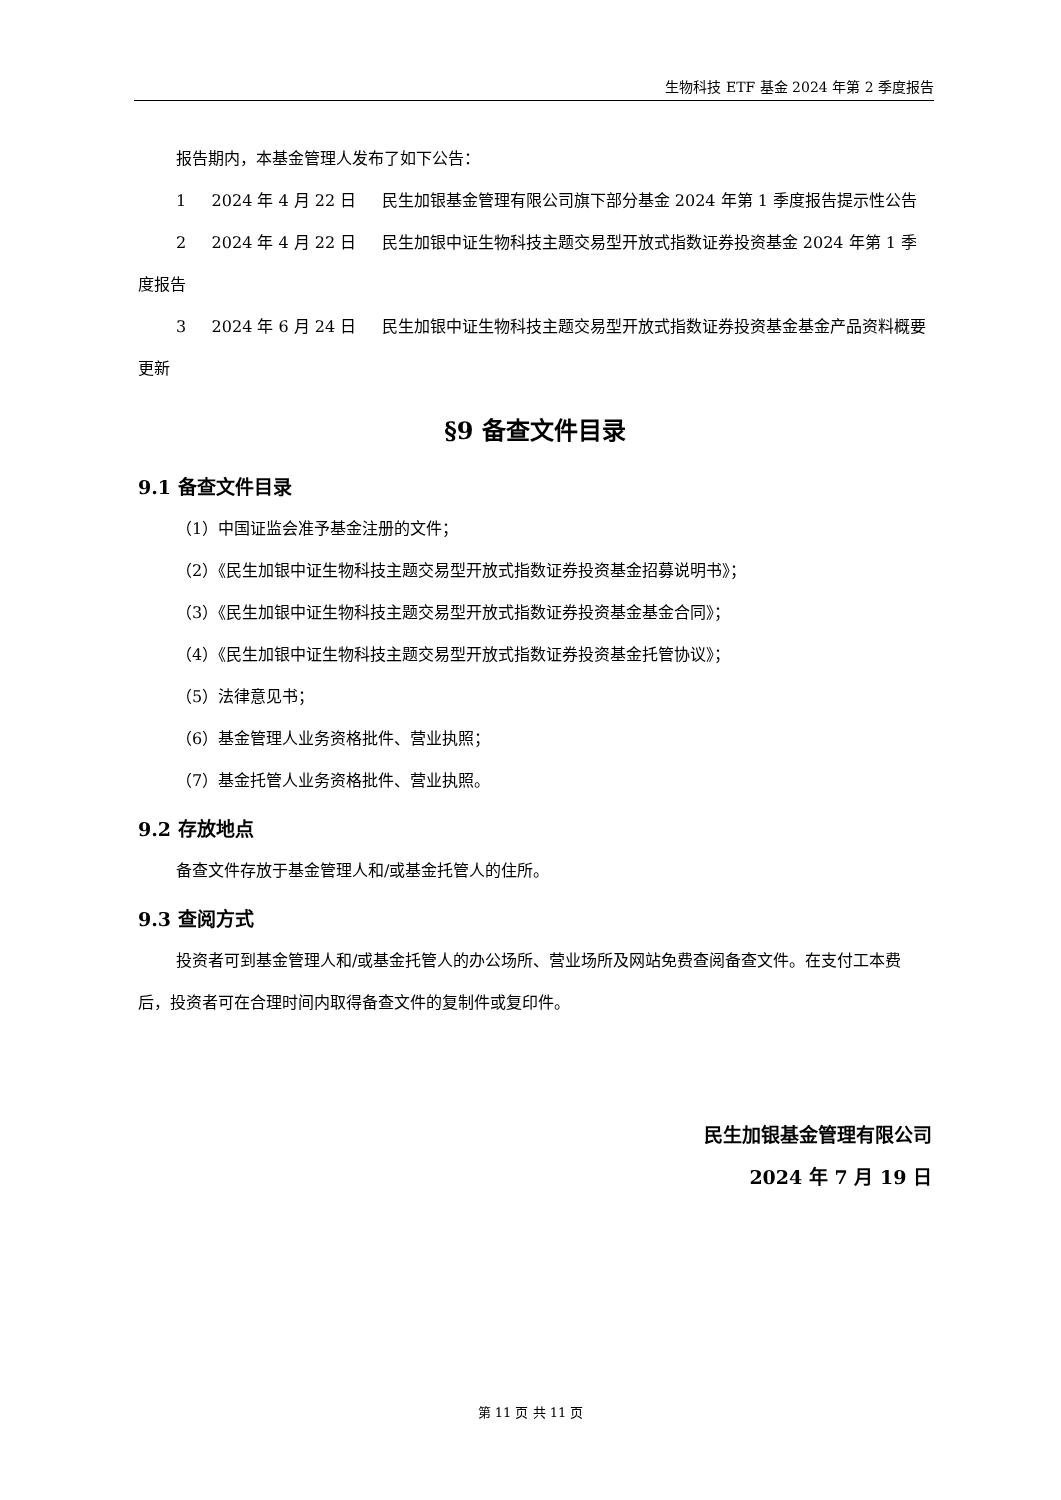生物科技 ETF 基金 2024 年第 2 季度报告
报告期内，本基金管理人发布了如下公告：
1 2024 年 4 月 22 日 民生加银基金管理有限公司旗下部分基金 2024 年第 1 季度报告提示性公告
2 2024 年 4 月 22 日 民生加银中证生物科技主题交易型开放式指数证券投资基金 2024 年第 1 季度报告
3 2024 年 6 月 24 日 民生加银中证生物科技主题交易型开放式指数证券投资基金基金产品资料概要更新
§9 备查文件目录
9.1 备查文件目录
（1）中国证监会准予基金注册的文件；
（2）《民生加银中证生物科技主题交易型开放式指数证券投资基金招募说明书》；
（3）《民生加银中证生物科技主题交易型开放式指数证券投资基金基金合同》；
（4）《民生加银中证生物科技主题交易型开放式指数证券投资基金托管协议》；
（5）法律意见书；
（6）基金管理人业务资格批件、营业执照；
（7）基金托管人业务资格批件、营业执照。
9.2 存放地点
备查文件存放于基金管理人和/或基金托管人的住所。
9.3 查阅方式
投资者可到基金管理人和/或基金托管人的办公场所、营业场所及网站免费查阅备查文件。在支付工本费后，投资者可在合理时间内取得备查文件的复制件或复印件。
民生加银基金管理有限公司
2024 年 7 月 19 日
第 11 页 共 11 页